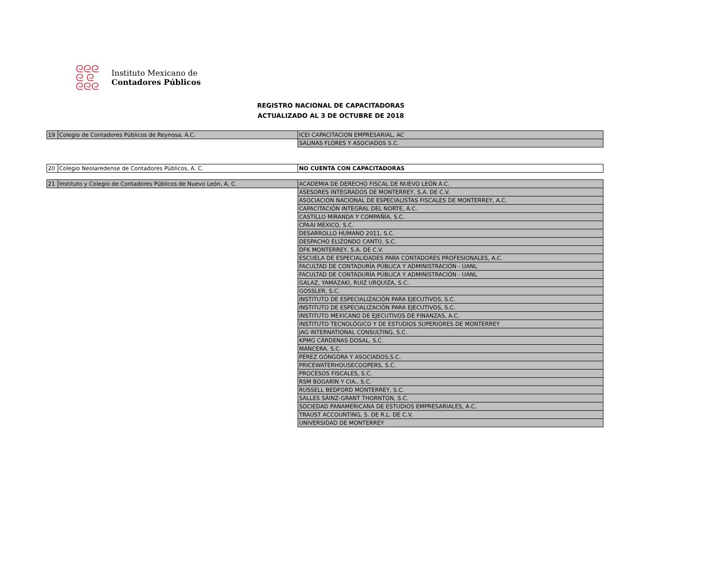ᘓᘓᘓ
ᘓ ᘓ
ᘓᘓᘓ
Instituto Mexicano de
Contadores Públicos
REGISTRO NACIONAL DE CAPACITADORAS
ACTUALIZADO AL 3 DE OCTUBRE DE 2018
| 19 | Colegio de Contadores Públicos de Reynosa, A.C. | ICEI CAPACITACION EMPRESARIAL, AC |
| | | SALINAS FLORES Y ASOCIADOS S.C. |
| 20 | Colegio Neolaredense de Contadores Públicos, A. C. | NO CUENTA CON CAPACITADORAS |
| 21 | Instituto y Colegio de Contadores Públicos de Nuevo León, A. C. | ACADEMIA DE DERECHO FISCAL DE NUEVO LEÓN A.C. |
| | | ASESORES INTEGRADOS DE MONTERREY, S.A. DE C.V. |
| | | ASOCIACIÓN NACIONAL DE ESPECIALISTAS FISCALES DE MONTERREY, A.C. |
| | | CAPACITACIÓN INTEGRAL DEL NORTE, A.C. |
| | | CASTILLO MIRANDA Y COMPAÑÍA, S.C. |
| | | CPAAI MÉXICO, S.C. |
| | | DESARROLLO HUMANO 2011, S.C. |
| | | DESPACHO ELIZONDO CANTÚ, S.C. |
| | | DFK MONTERREY, S.A. DE C.V. |
| | | ESCUELA DE ESPECIALIDADES PARA CONTADORES PROFESIONALES, A.C. |
| | | FACULTAD DE CONTADURÍA PÚBLICA Y ADMINISTRACIÓN - UANL |
| | | FACULTAD DE CONTADURÍA PÚBLICA Y ADMINISTRACIÓN - UANL |
| | | GALAZ, YAMAZAKI, RUIZ URQUIZA, S.C. |
| | | GOSSLER, S.C. |
| | | INSTITUTO DE ESPECIALIZACIÓN PARA EJECUTIVOS, S.C. |
| | | INSTITUTO DE ESPECIALIZACIÓN PARA EJECUTIVOS, S.C. |
| | | INSTITUTO MEXICANO DE EJECUTIVOS DE FINANZAS, A.C. |
| | | INSTITUTO TECNOLÓGICO Y DE ESTUDIOS SUPERIORES DE MONTERREY |
| | | JAG INTERNATIONAL CONSULTING, S.C. |
| | | KPMG CÁRDENAS DOSAL, S.C. |
| | | MANCERA, S.C. |
| | | PÉREZ GÓNGORA Y ASOCIADOS,S.C. |
| | | PRICEWATERHOUSECOOPERS, S.C. |
| | | PROCESOS FISCALES, S.C. |
| | | RSM BOGARÍN Y CIA., S.C. |
| | | RUSSELL BEDFORD MONTERREY, S.C. |
| | | SALLES SÁINZ-GRANT THORNTON, S.C. |
| | | SOCIEDAD PANAMERICANA DE ESTUDIOS EMPRESARIALES, A.C. |
| | | TRAUST ACCOUNTING, S. DE R.L. DE C.V. |
| | | UNIVERSIDAD DE MONTERREY |